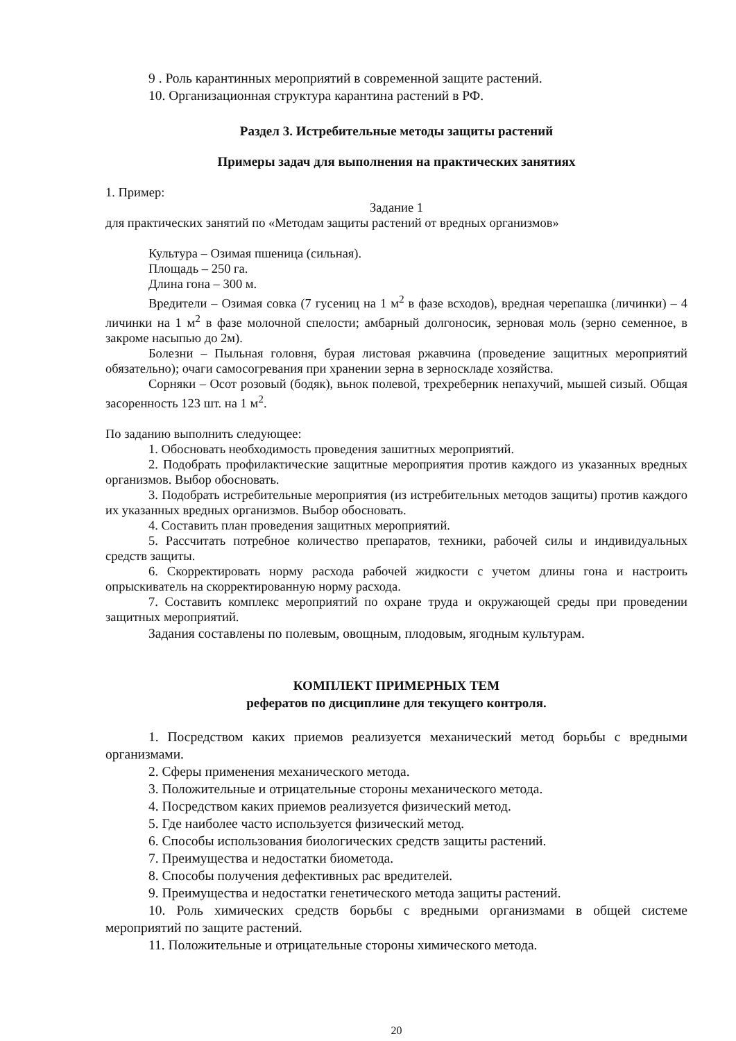9 . Роль карантинных мероприятий в современной защите растений.
10. Организационная структура карантина растений в РФ.
Раздел 3. Истребительные методы защиты растений
Примеры задач для выполнения на практических занятиях
1. Пример:
Задание 1
для практических занятий по «Методам защиты растений от вредных организмов»
Культура – Озимая пшеница (сильная).
Площадь – 250 га.
Длина гона – 300 м.
Вредители – Озимая совка (7 гусениц на 1 м<sup>2</sup> в фазе всходов), вредная черепашка (личинки) – 4 личинки на 1 м<sup>2</sup> в фазе молочной спелости; амбарный долгоносик, зерновая моль (зерно семенное, в закроме насыпью до 2м).
Болезни – Пыльная головня, бурая листовая ржавчина (проведение защитных мероприятий обязательно); очаги самосогревания при хранении зерна в зерноскладе хозяйства.
Сорняки – Осот розовый (бодяк), вьнок полевой, трехреберник непахучий, мышей сизый. Общая засоренность 123 шт. на 1 м<sup>2</sup>.
По заданию выполнить следующее:
1. Обосновать необходимость проведения зашитных мероприятий.
2. Подобрать профилактические защитные мероприятия против каждого из указанных вредных организмов. Выбор обосновать.
3. Подобрать истребительные мероприятия (из истребительных методов защиты) против каждого их указанных вредных организмов. Выбор обосновать.
4. Составить план проведения защитных мероприятий.
5. Рассчитать потребное количество препаратов, техники, рабочей силы и индивидуальных средств защиты.
6. Скорректировать норму расхода рабочей жидкости с учетом длины гона и настроить опрыскиватель на скорректированную норму расхода.
7. Составить комплекс мероприятий по охране труда и окружающей среды при проведении защитных мероприятий.
Задания составлены по полевым, овощным, плодовым, ягодным культурам.
КОМПЛЕКТ ПРИМЕРНЫХ ТЕМ
рефератов по дисциплине для текущего контроля.
1. Посредством каких приемов реализуется механический метод борьбы с вредными организмами.
2. Сферы применения механического метода.
3. Положительные и отрицательные стороны механического метода.
4. Посредством каких приемов реализуется физический метод.
5. Где наиболее часто используется физический метод.
6. Способы использования биологических средств защиты растений.
7. Преимущества и недостатки биометода.
8. Способы получения дефективных рас вредителей.
9. Преимущества и недостатки генетического метода защиты растений.
10. Роль химических средств борьбы с вредными организмами в общей системе мероприятий по защите растений.
11. Положительные и отрицательные стороны химического метода.
20